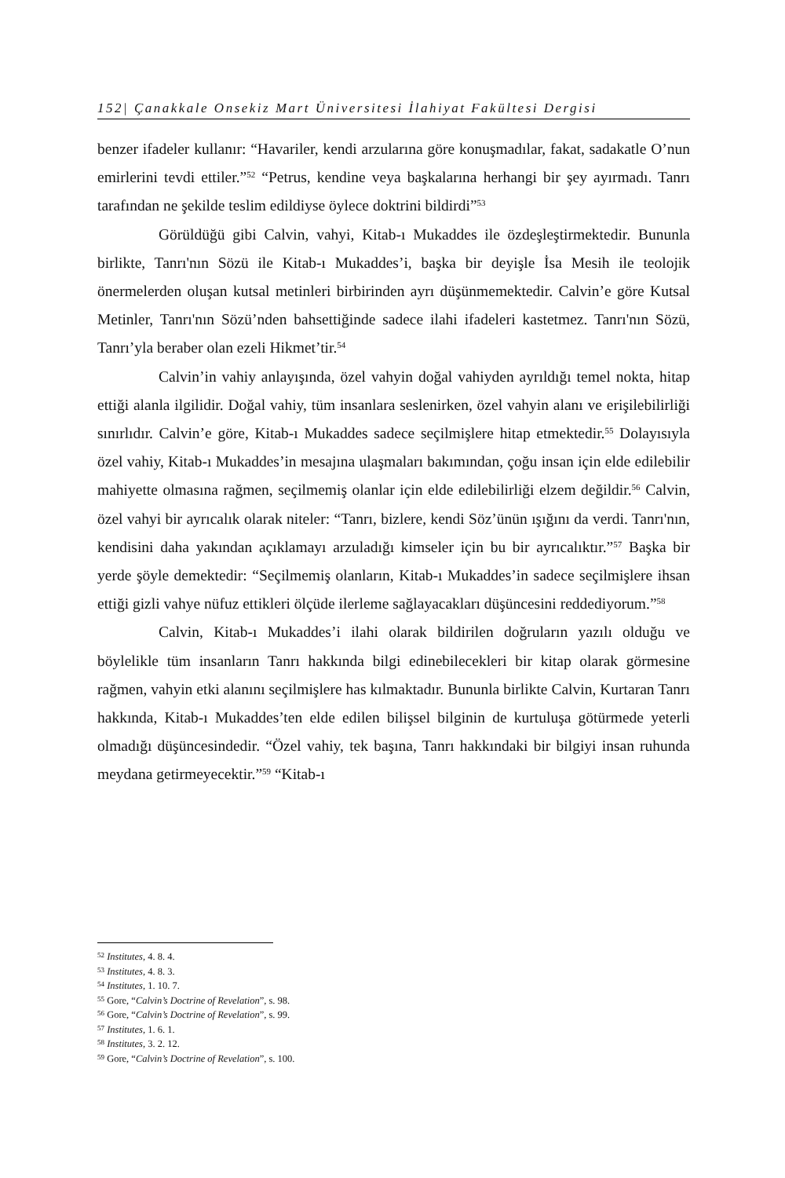152| Çanakkale Onsekiz Mart Üniversitesi İlahiyat Fakültesi Dergisi
benzer ifadeler kullanır: “Havariler, kendi arzularına göre konuşmadılar, fakat, sadakatle O’nun emirlerini tevdi ettiler.”<sup>52</sup> “Petrus, kendine veya başkalarına herhangi bir şey ayırmadı. Tanrı tarafından ne şekilde teslim edildiyse öylece doktrini bildirdi”<sup>53</sup>
Görüldüğü gibi Calvin, vahyi, Kitab-ı Mukaddes ile özdeşleştirmektedir. Bununla birlikte, Tanrı'nın Sözü ile Kitab-ı Mukaddes’i, başka bir deyişle İsa Mesih ile teolojik önermelerden oluşan kutsal metinleri birbirinden ayrı düşünmemektedir. Calvin’e göre Kutsal Metinler, Tanrı'nın Sözü’nden bahsettiğinde sadece ilahi ifadeleri kastetmez. Tanrı'nın Sözü, Tanrı’yla beraber olan ezeli Hikmet’tir.<sup>54</sup>
Calvin’in vahiy anlayışında, özel vahyin doğal vahiyden ayrıldığı temel nokta, hitap ettiği alanla ilgilidir. Doğal vahiy, tüm insanlara seslenirken, özel vahyin alanı ve erişilebilirliği sınırlıdır. Calvin’e göre, Kitab-ı Mukaddes sadece seçilmişlere hitap etmektedir.<sup>55</sup> Dolayısıyla özel vahiy, Kitab-ı Mukaddes’in mesajına ulaşmaları bakımından, çoğu insan için elde edilebilir mahiyette olmasına rağmen, seçilmemiş olanlar için elde edilebilirliği elzem değildir.<sup>56</sup> Calvin, özel vahyi bir ayrıcalık olarak niteler: “Tanrı, bizlere, kendi Söz’ünün ışığını da verdi. Tanrı'nın, kendisini daha yakından açıklamayı arzuladığı kimseler için bu bir ayrıcalıktır.”<sup>57</sup> Başka bir yerde şöyle demektedir: “Seçilmemiş olanların, Kitab-ı Mukaddes’in sadece seçilmişlere ihsan ettiği gizli vahye nüfuz ettikleri ölçüde ilerleme sağlayacakları düşüncesini reddediyorum.”<sup>58</sup>
Calvin, Kitab-ı Mukaddes’i ilahi olarak bildirilen doğruların yazılı olduğu ve böylelikle tüm insanların Tanrı hakkında bilgi edinebilecekleri bir kitap olarak görmesine rağmen, vahyin etki alanını seçilmişlere has kılmaktadır. Bununla birlikte Calvin, Kurtaran Tanrı hakkında, Kitab-ı Mukaddes’ten elde edilen bilişsel bilginin de kurtuluşa götürmede yeterli olmadığı düşüncesindedir. “Özel vahiy, tek başına, Tanrı hakkındaki bir bilgiyi insan ruhunda meydana getirmeyecektir.”<sup>59</sup> “Kitab-ı
<sup>52</sup> Institutes, 4. 8. 4.
<sup>53</sup> Institutes, 4. 8. 3.
<sup>54</sup> Institutes, 1. 10. 7.
<sup>55</sup> Gore, “Calvin’s Doctrine of Revelation”, s. 98.
<sup>56</sup> Gore, “Calvin’s Doctrine of Revelation”, s. 99.
<sup>57</sup> Institutes, 1. 6. 1.
<sup>58</sup> Institutes, 3. 2. 12.
<sup>59</sup> Gore, “Calvin’s Doctrine of Revelation”, s. 100.